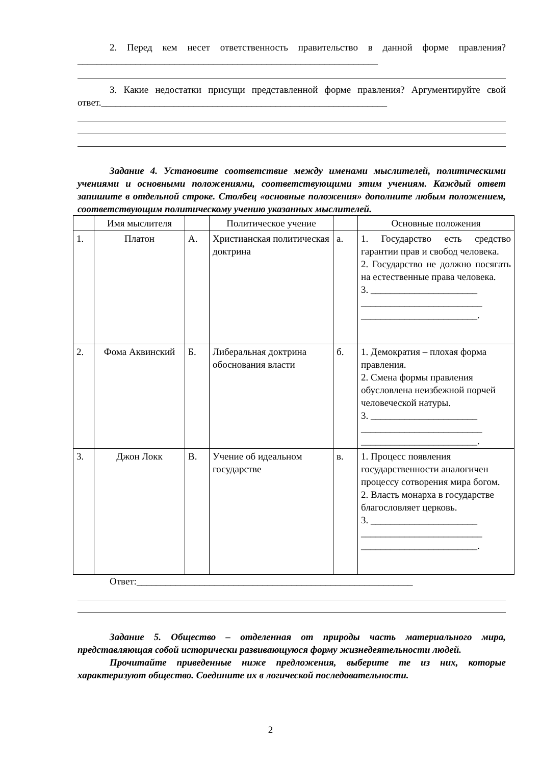2. Перед кем несет ответственность правительство в данной форме правления?______________________________________________________________
3. Какие недостатки присущи представленной форме правления? Аргументируйте свой ответ.___________________________________________________________
Задание 4. Установите соответствие между именами мыслителей, политическими учениями и основными положениями, соответствующими этим учениям. Каждый ответ запишите в отдельной строке. Столбец «основные положения» дополните любым положением, соответствующим политическому учению указанных мыслителей.
| | Имя мыслителя | | Политическое учение | | Основные положения |
| 1. | Платон | А. | Христианская политическая доктрина | а. | 1. Государство есть средство гарантии прав и свобод человека. 2. Государство не должно посягать на естественные права человека. 3. ______________________ _________________________ ________________________. |
| 2. | Фома Аквинский | Б. | Либеральная доктрина обоснования власти | б. | 1. Демократия – плохая форма правления. 2. Смена формы правления обусловлена неизбежной порчей человеческой натуры. 3. ______________________ _________________________ ________________________. |
| 3. | Джон Локк | В. | Учение об идеальном государстве | в. | 1. Процесс появления государственности аналогичен процессу сотворения мира богом. 2. Власть монарха в государстве благословляет церковь. 3. ______________________ _________________________ ________________________. |
Ответ:_________________________________________________________
Задание 5. Общество – отделенная от природы часть материального мира, представляющая собой исторически развивающуюся форму жизнедеятельности людей.
Прочитайте приведенные ниже предложения, выберите те из них, которые характеризуют общество. Соедините их в логической последовательности.
2